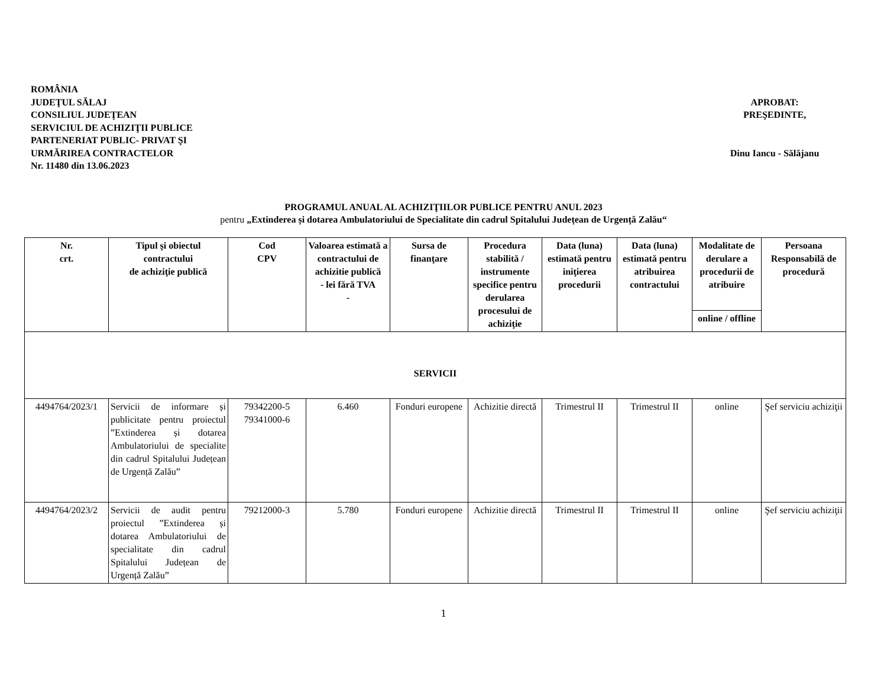ROMÂNIA
JUDEŢUL SĂLAJ
CONSILIUL JUDEŢEAN
SERVICIUL DE ACHIZIŢII PUBLICE
PARTENERIAT PUBLIC- PRIVAT ŞI
URMĂRIREA CONTRACTELOR
Nr. 11480 din 13.06.2023
APROBAT:
PREŞEDINTE,
Dinu Iancu - Sălăjanu
PROGRAMUL ANUAL AL ACHIZIŢIILOR PUBLICE PENTRU ANUL 2023
pentru „Extinderea și dotarea Ambulatoriului de Specialitate din cadrul Spitalului Județean de Urgență Zalău“
| Nr. crt. | Tipul şi obiectul contractului de achiziţie publică | Cod CPV | Valoarea estimată a contractului de achizitie publică - lei fără TVA - | Sursa de finanţare | Procedura stabilită / instrumente specifice pentru derularea procesului de achiziţie | Data (luna) estimată pentru iniţierea procedurii | Data (luna) estimată pentru atribuirea contractului | Modalitate de derulare a procedurii de atribuire | Persoana Responsabilă de procedură |
| --- | --- | --- | --- | --- | --- | --- | --- | --- | --- |
| | | | | | | | | online / offline | |
| SERVICII | | | | | | | | | |
| 4494764/2023/1 | Servicii de informare și publicitate pentru proiectul ”Extinderea și dotarea Ambulatoriului de specialite din cadrul Spitalului Județean de Urgență Zalău” | 79342200-5 79341000-6 | 6.460 | Fonduri europene | Achizitie directă | Trimestrul II | Trimestrul II | online | Şef serviciu achiziţii |
| 4494764/2023/2 | Servicii de audit pentru proiectul ”Extinderea și dotarea Ambulatoriului de specialitate din cadrul Spitalului Județean de Urgență Zalău” | 79212000-3 | 5.780 | Fonduri europene | Achizitie directă | Trimestrul II | Trimestrul II | online | Şef serviciu achiziţii |
1